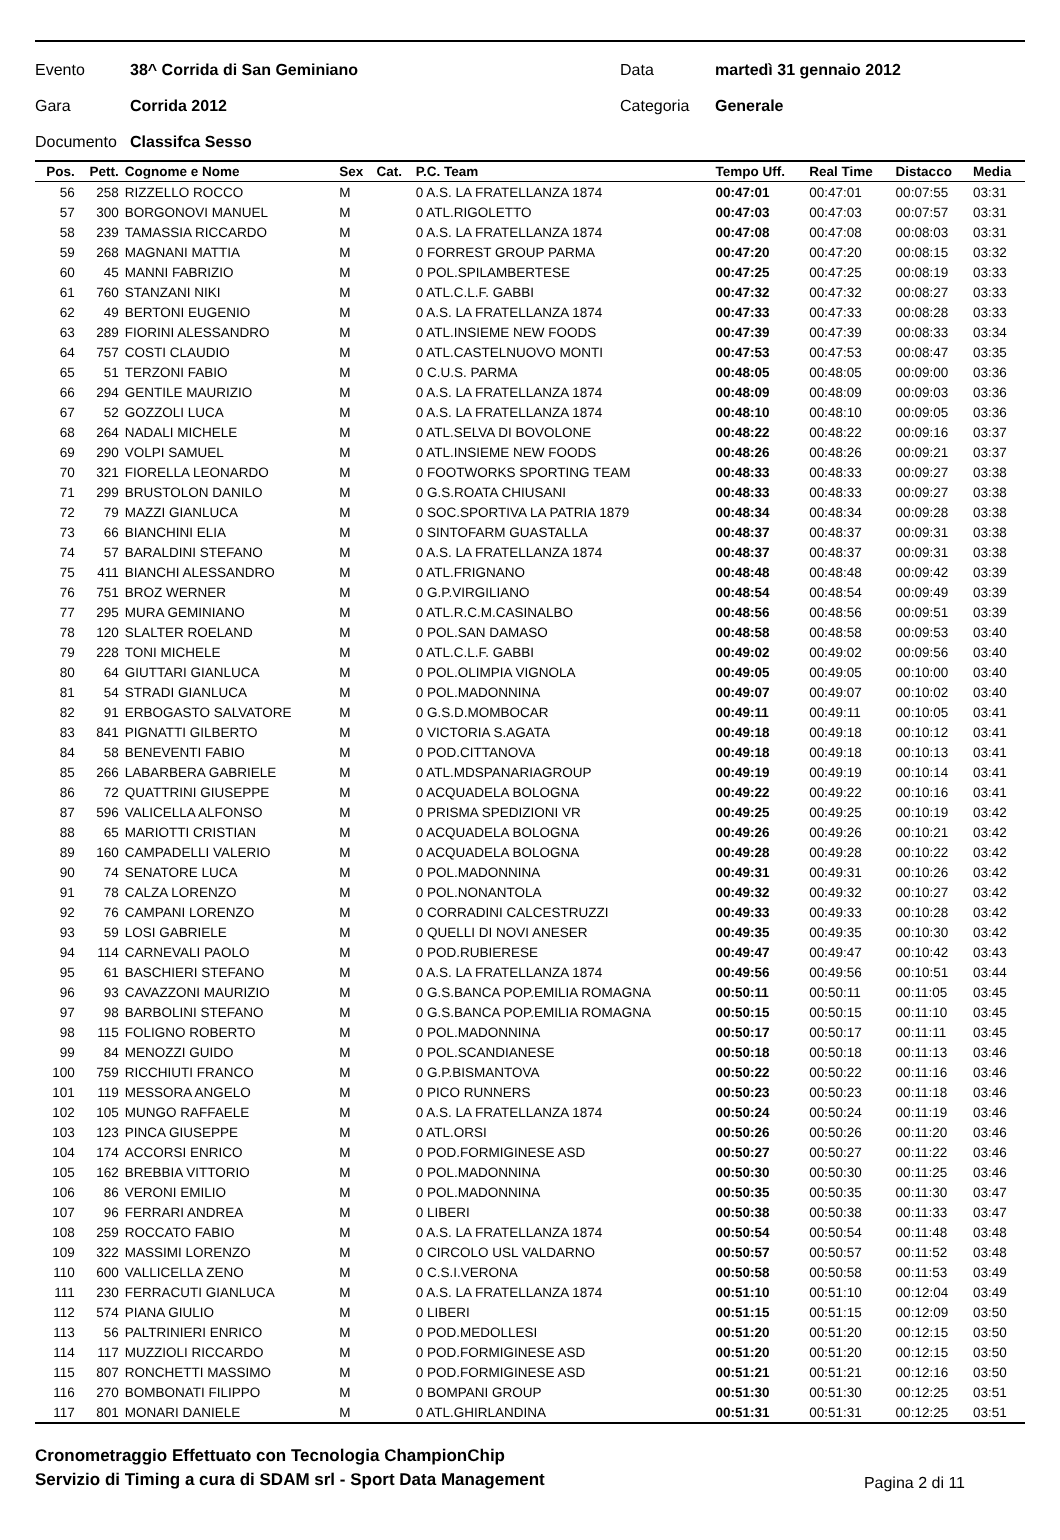Evento 38^ Corrida di San Geminiano Data martedì 31 gennaio 2012
Gara Corrida 2012 Categoria Generale
Documento Classifca Sesso
| Pos. | Pett. | Cognome e Nome | Sex | Cat. | P.C. Team | Tempo Uff. | Real Time | Distacco | Media |
| --- | --- | --- | --- | --- | --- | --- | --- | --- | --- |
| 56 | 258 | RIZZELLO ROCCO | M | | 0 A.S. LA FRATELLANZA 1874 | 00:47:01 | 00:47:01 | 00:07:55 | 03:31 |
| 57 | 300 | BORGONOVI MANUEL | M | | 0 ATL.RIGOLETTO | 00:47:03 | 00:47:03 | 00:07:57 | 03:31 |
| 58 | 239 | TAMASSIA RICCARDO | M | | 0 A.S. LA FRATELLANZA 1874 | 00:47:08 | 00:47:08 | 00:08:03 | 03:31 |
| 59 | 268 | MAGNANI MATTIA | M | | 0 FORREST GROUP PARMA | 00:47:20 | 00:47:20 | 00:08:15 | 03:32 |
| 60 | 45 | MANNI FABRIZIO | M | | 0 POL.SPILAMBERTESE | 00:47:25 | 00:47:25 | 00:08:19 | 03:33 |
| 61 | 760 | STANZANI NIKI | M | | 0 ATL.C.L.F. GABBI | 00:47:32 | 00:47:32 | 00:08:27 | 03:33 |
| 62 | 49 | BERTONI EUGENIO | M | | 0 A.S. LA FRATELLANZA 1874 | 00:47:33 | 00:47:33 | 00:08:28 | 03:33 |
| 63 | 289 | FIORINI ALESSANDRO | M | | 0 ATL.INSIEME NEW FOODS | 00:47:39 | 00:47:39 | 00:08:33 | 03:34 |
| 64 | 757 | COSTI CLAUDIO | M | | 0 ATL.CASTELNUOVO MONTI | 00:47:53 | 00:47:53 | 00:08:47 | 03:35 |
| 65 | 51 | TERZONI FABIO | M | | 0 C.U.S. PARMA | 00:48:05 | 00:48:05 | 00:09:00 | 03:36 |
| 66 | 294 | GENTILE MAURIZIO | M | | 0 A.S. LA FRATELLANZA 1874 | 00:48:09 | 00:48:09 | 00:09:03 | 03:36 |
| 67 | 52 | GOZZOLI LUCA | M | | 0 A.S. LA FRATELLANZA 1874 | 00:48:10 | 00:48:10 | 00:09:05 | 03:36 |
| 68 | 264 | NADALI MICHELE | M | | 0 ATL.SELVA DI BOVOLONE | 00:48:22 | 00:48:22 | 00:09:16 | 03:37 |
| 69 | 290 | VOLPI SAMUEL | M | | 0 ATL.INSIEME NEW FOODS | 00:48:26 | 00:48:26 | 00:09:21 | 03:37 |
| 70 | 321 | FIORELLA LEONARDO | M | | 0 FOOTWORKS SPORTING TEAM | 00:48:33 | 00:48:33 | 00:09:27 | 03:38 |
| 71 | 299 | BRUSTOLON DANILO | M | | 0 G.S.ROATA CHIUSANI | 00:48:33 | 00:48:33 | 00:09:27 | 03:38 |
| 72 | 79 | MAZZI GIANLUCA | M | | 0 SOC.SPORTIVA LA PATRIA 1879 | 00:48:34 | 00:48:34 | 00:09:28 | 03:38 |
| 73 | 66 | BIANCHINI ELIA | M | | 0 SINTOFARM GUASTALLA | 00:48:37 | 00:48:37 | 00:09:31 | 03:38 |
| 74 | 57 | BARALDINI STEFANO | M | | 0 A.S. LA FRATELLANZA 1874 | 00:48:37 | 00:48:37 | 00:09:31 | 03:38 |
| 75 | 411 | BIANCHI ALESSANDRO | M | | 0 ATL.FRIGNANO | 00:48:48 | 00:48:48 | 00:09:42 | 03:39 |
| 76 | 751 | BROZ WERNER | M | | 0 G.P.VIRGILIANO | 00:48:54 | 00:48:54 | 00:09:49 | 03:39 |
| 77 | 295 | MURA GEMINIANO | M | | 0 ATL.R.C.M.CASINALBO | 00:48:56 | 00:48:56 | 00:09:51 | 03:39 |
| 78 | 120 | SLALTER ROELAND | M | | 0 POL.SAN DAMASO | 00:48:58 | 00:48:58 | 00:09:53 | 03:40 |
| 79 | 228 | TONI MICHELE | M | | 0 ATL.C.L.F. GABBI | 00:49:02 | 00:49:02 | 00:09:56 | 03:40 |
| 80 | 64 | GIUTTARI GIANLUCA | M | | 0 POL.OLIMPIA VIGNOLA | 00:49:05 | 00:49:05 | 00:10:00 | 03:40 |
| 81 | 54 | STRADI GIANLUCA | M | | 0 POL.MADONNINA | 00:49:07 | 00:49:07 | 00:10:02 | 03:40 |
| 82 | 91 | ERBOGASTO SALVATORE | M | | 0 G.S.D.MOMBOCAR | 00:49:11 | 00:49:11 | 00:10:05 | 03:41 |
| 83 | 841 | PIGNATTI GILBERTO | M | | 0 VICTORIA S.AGATA | 00:49:18 | 00:49:18 | 00:10:12 | 03:41 |
| 84 | 58 | BENEVENTI FABIO | M | | 0 POD.CITTANOVA | 00:49:18 | 00:49:18 | 00:10:13 | 03:41 |
| 85 | 266 | LABARBERA GABRIELE | M | | 0 ATL.MDSPANARIAGROUP | 00:49:19 | 00:49:19 | 00:10:14 | 03:41 |
| 86 | 72 | QUATTRINI GIUSEPPE | M | | 0 ACQUADELA BOLOGNA | 00:49:22 | 00:49:22 | 00:10:16 | 03:41 |
| 87 | 596 | VALICELLA ALFONSO | M | | 0 PRISMA SPEDIZIONI VR | 00:49:25 | 00:49:25 | 00:10:19 | 03:42 |
| 88 | 65 | MARIOTTI CRISTIAN | M | | 0 ACQUADELA BOLOGNA | 00:49:26 | 00:49:26 | 00:10:21 | 03:42 |
| 89 | 160 | CAMPADELLI VALERIO | M | | 0 ACQUADELA BOLOGNA | 00:49:28 | 00:49:28 | 00:10:22 | 03:42 |
| 90 | 74 | SENATORE LUCA | M | | 0 POL.MADONNINA | 00:49:31 | 00:49:31 | 00:10:26 | 03:42 |
| 91 | 78 | CALZA LORENZO | M | | 0 POL.NONANTOLA | 00:49:32 | 00:49:32 | 00:10:27 | 03:42 |
| 92 | 76 | CAMPANI LORENZO | M | | 0 CORRADINI CALCESTRUZZI | 00:49:33 | 00:49:33 | 00:10:28 | 03:42 |
| 93 | 59 | LOSI GABRIELE | M | | 0 QUELLI DI NOVI ANESER | 00:49:35 | 00:49:35 | 00:10:30 | 03:42 |
| 94 | 114 | CARNEVALI PAOLO | M | | 0 POD.RUBIERESE | 00:49:47 | 00:49:47 | 00:10:42 | 03:43 |
| 95 | 61 | BASCHIERI STEFANO | M | | 0 A.S. LA FRATELLANZA 1874 | 00:49:56 | 00:49:56 | 00:10:51 | 03:44 |
| 96 | 93 | CAVAZZONI MAURIZIO | M | | 0 G.S.BANCA POP.EMILIA ROMAGNA | 00:50:11 | 00:50:11 | 00:11:05 | 03:45 |
| 97 | 98 | BARBOLINI STEFANO | M | | 0 G.S.BANCA POP.EMILIA ROMAGNA | 00:50:15 | 00:50:15 | 00:11:10 | 03:45 |
| 98 | 115 | FOLIGNO ROBERTO | M | | 0 POL.MADONNINA | 00:50:17 | 00:50:17 | 00:11:11 | 03:45 |
| 99 | 84 | MENOZZI GUIDO | M | | 0 POL.SCANDIANESE | 00:50:18 | 00:50:18 | 00:11:13 | 03:46 |
| 100 | 759 | RICCHIUTI FRANCO | M | | 0 G.P.BISMANTOVA | 00:50:22 | 00:50:22 | 00:11:16 | 03:46 |
| 101 | 119 | MESSORA ANGELO | M | | 0 PICO RUNNERS | 00:50:23 | 00:50:23 | 00:11:18 | 03:46 |
| 102 | 105 | MUNGO RAFFAELE | M | | 0 A.S. LA FRATELLANZA 1874 | 00:50:24 | 00:50:24 | 00:11:19 | 03:46 |
| 103 | 123 | PINCA GIUSEPPE | M | | 0 ATL.ORSI | 00:50:26 | 00:50:26 | 00:11:20 | 03:46 |
| 104 | 174 | ACCORSI ENRICO | M | | 0 POD.FORMIGINESE ASD | 00:50:27 | 00:50:27 | 00:11:22 | 03:46 |
| 105 | 162 | BREBBIA VITTORIO | M | | 0 POL.MADONNINA | 00:50:30 | 00:50:30 | 00:11:25 | 03:46 |
| 106 | 86 | VERONI EMILIO | M | | 0 POL.MADONNINA | 00:50:35 | 00:50:35 | 00:11:30 | 03:47 |
| 107 | 96 | FERRARI ANDREA | M | | 0 LIBERI | 00:50:38 | 00:50:38 | 00:11:33 | 03:47 |
| 108 | 259 | ROCCATO FABIO | M | | 0 A.S. LA FRATELLANZA 1874 | 00:50:54 | 00:50:54 | 00:11:48 | 03:48 |
| 109 | 322 | MASSIMI LORENZO | M | | 0 CIRCOLO USL VALDARNO | 00:50:57 | 00:50:57 | 00:11:52 | 03:48 |
| 110 | 600 | VALLICELLA ZENO | M | | 0 C.S.I.VERONA | 00:50:58 | 00:50:58 | 00:11:53 | 03:49 |
| 111 | 230 | FERRACUTI GIANLUCA | M | | 0 A.S. LA FRATELLANZA 1874 | 00:51:10 | 00:51:10 | 00:12:04 | 03:49 |
| 112 | 574 | PIANA GIULIO | M | | 0 LIBERI | 00:51:15 | 00:51:15 | 00:12:09 | 03:50 |
| 113 | 56 | PALTRINIERI ENRICO | M | | 0 POD.MEDOLLESI | 00:51:20 | 00:51:20 | 00:12:15 | 03:50 |
| 114 | 117 | MUZZIOLI RICCARDO | M | | 0 POD.FORMIGINESE ASD | 00:51:20 | 00:51:20 | 00:12:15 | 03:50 |
| 115 | 807 | RONCHETTI MASSIMO | M | | 0 POD.FORMIGINESE ASD | 00:51:21 | 00:51:21 | 00:12:16 | 03:50 |
| 116 | 270 | BOMBONATI FILIPPO | M | | 0 BOMPANI GROUP | 00:51:30 | 00:51:30 | 00:12:25 | 03:51 |
| 117 | 801 | MONARI DANIELE | M | | 0 ATL.GHIRLANDINA | 00:51:31 | 00:51:31 | 00:12:25 | 03:51 |
Cronometraggio Effettuato con Tecnologia ChampionChip
Servizio di Timing a cura di SDAM srl - Sport Data Management
Pagina 2 di 11